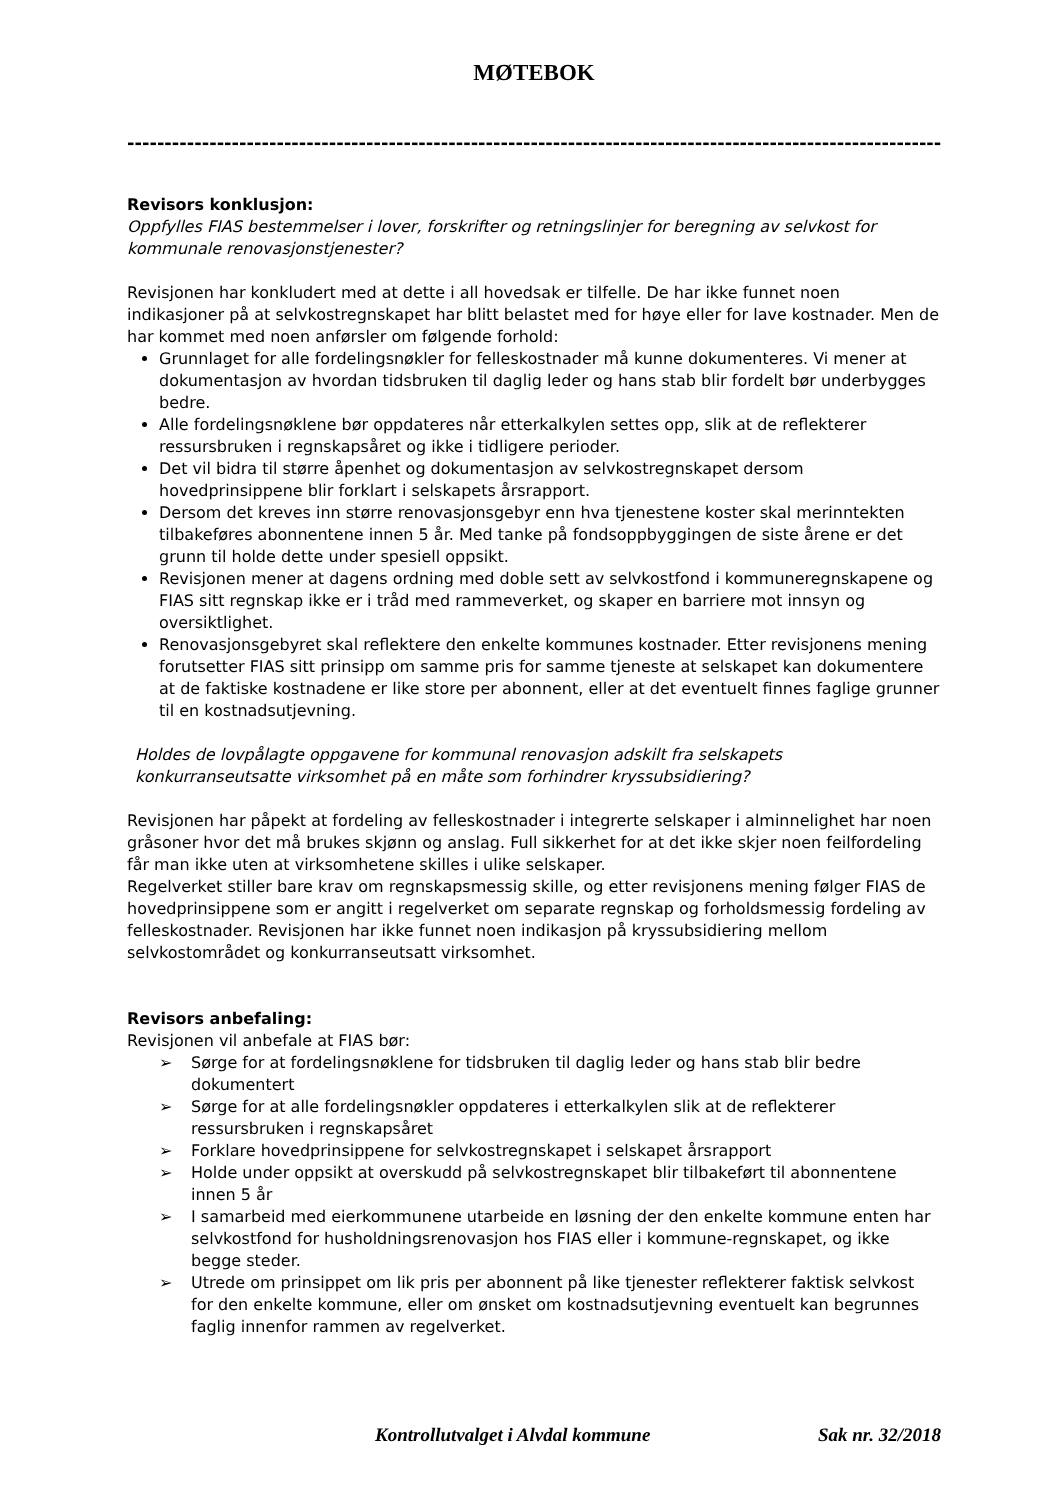MØTEBOK
--------------------------------------------------------------------------------------------------------------
Revisors konklusjon:
Oppfylles FIAS bestemmelser i lover, forskrifter og retningslinjer for beregning av selvkost for kommunale renovasjonstjenester?
Revisjonen har konkludert med at dette i all hovedsak er tilfelle. De har ikke funnet noen indikasjoner på at selvkostregnskapet har blitt belastet med for høye eller for lave kostnader. Men de har kommet med noen anførsler om følgende forhold:
Grunnlaget for alle fordelingsnøkler for felleskostnader må kunne dokumenteres. Vi mener at dokumentasjon av hvordan tidsbruken til daglig leder og hans stab blir fordelt bør underbygges bedre.
Alle fordelingsnøklene bør oppdateres når etterkalkylen settes opp, slik at de reflekterer ressursbruken i regnskapsåret og ikke i tidligere perioder.
Det vil bidra til større åpenhet og dokumentasjon av selvkostregnskapet dersom hovedprinsippene blir forklart i selskapets årsrapport.
Dersom det kreves inn større renovasjonsgebyr enn hva tjenestene koster skal merinntekten tilbakeføres abonnentene innen 5 år. Med tanke på fondsoppbyggingen de siste årene er det grunn til holde dette under spesiell oppsikt.
Revisjonen mener at dagens ordning med doble sett av selvkostfond i kommuneregnskapene og FIAS sitt regnskap ikke er i tråd med rammeverket, og skaper en barriere mot innsyn og oversiktlighet.
Renovasjonsgebyret skal reflektere den enkelte kommunes kostnader. Etter revisjonens mening forutsetter FIAS sitt prinsipp om samme pris for samme tjeneste at selskapet kan dokumentere at de faktiske kostnadene er like store per abonnent, eller at det eventuelt finnes faglige grunner til en kostnadsutjevning.
Holdes de lovpålagte oppgavene for kommunal renovasjon adskilt fra selskapets konkurranseutsatte virksomhet på en måte som forhindrer kryssubsidiering?
Revisjonen har påpekt at fordeling av felleskostnader i integrerte selskaper i alminnelighet har noen gråsoner hvor det må brukes skjønn og anslag. Full sikkerhet for at det ikke skjer noen feilfordeling får man ikke uten at virksomhetene skilles i ulike selskaper.
Regelverket stiller bare krav om regnskapsmessig skille, og etter revisjonens mening følger FIAS de hovedprinsippene som er angitt i regelverket om separate regnskap og forholdsmessig fordeling av felleskostnader. Revisjonen har ikke funnet noen indikasjon på kryssubsidiering mellom selvkostområdet og konkurranseutsatt virksomhet.
Revisors anbefaling:
Revisjonen vil anbefale at FIAS bør:
➢ Sørge for at fordelingsnøklene for tidsbruken til daglig leder og hans stab blir bedre dokumentert
➢ Sørge for at alle fordelingsnøkler oppdateres i etterkalkylen slik at de reflekterer ressursbruken i regnskapsåret
➢ Forklare hovedprinsippene for selvkostregnskapet i selskapet årsrapport
➢ Holde under oppsikt at overskudd på selvkostregnskapet blir tilbakeført til abonnentene innen 5 år
➢ I samarbeid med eierkommunene utarbeide en løsning der den enkelte kommune enten har selvkostfond for husholdningsrenovasjon hos FIAS eller i kommune-regnskapet, og ikke begge steder.
➢ Utrede om prinsippet om lik pris per abonnent på like tjenester reflekterer faktisk selvkost for den enkelte kommune, eller om ønsket om kostnadsutjevning eventuelt kan begrunnes faglig innenfor rammen av regelverket.
Kontrollutvalget i Alvdal kommune Sak nr. 32/2018